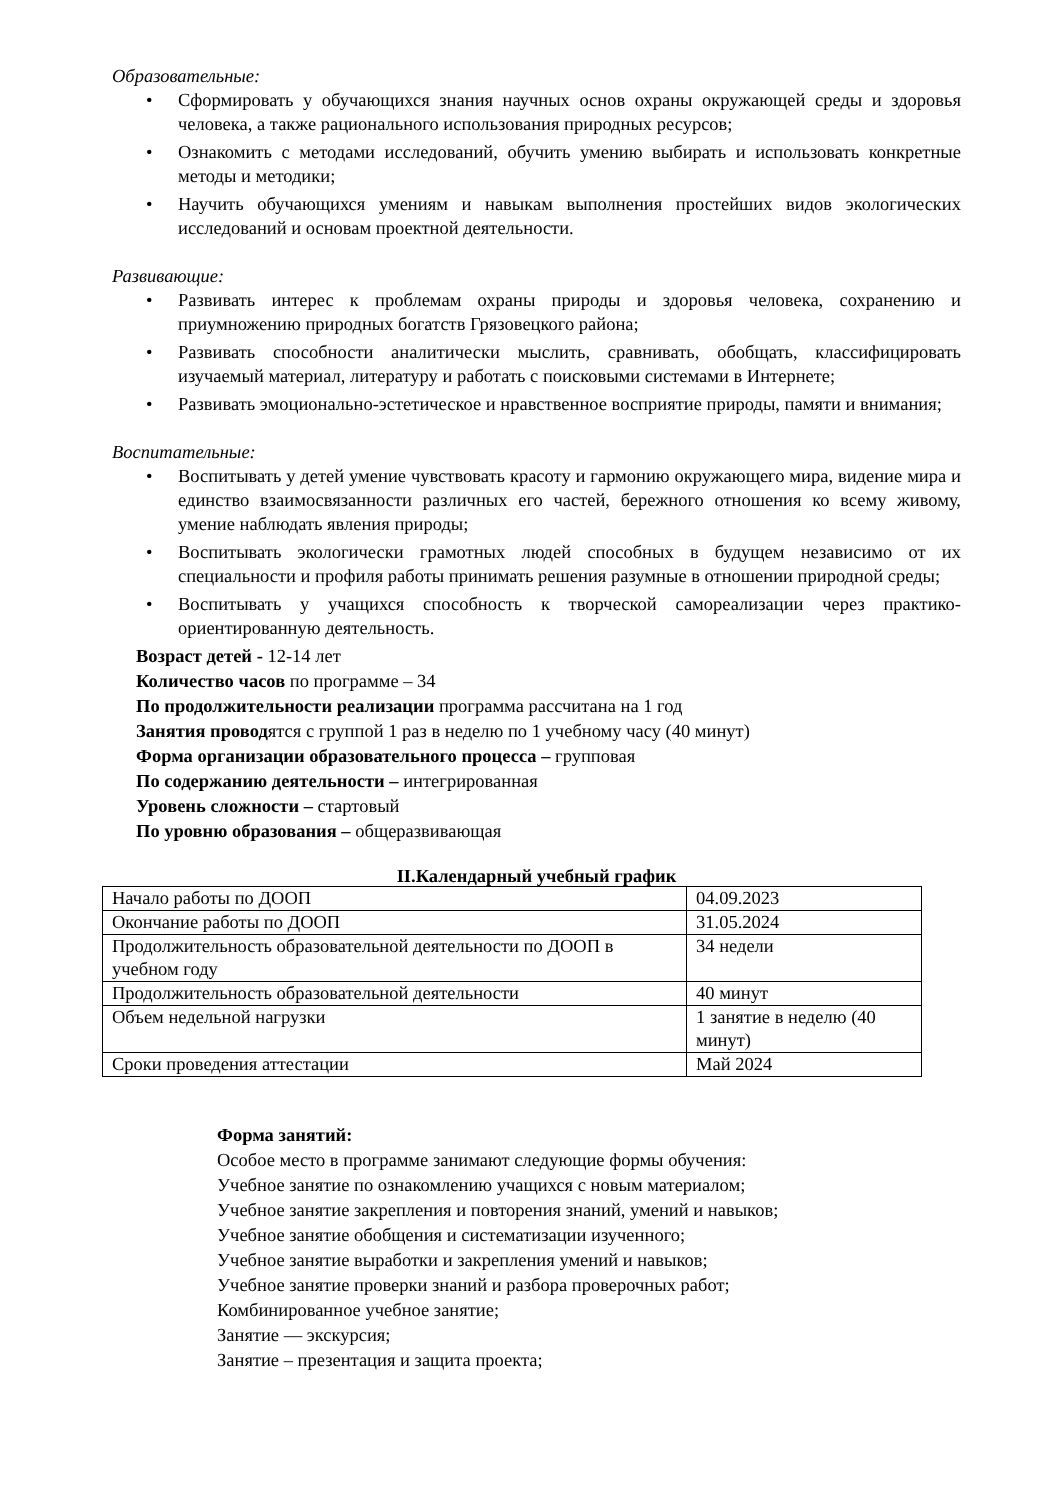Образовательные:
• Сформировать у обучающихся знания научных основ охраны окружающей среды и здоровья человека, а также рационального использования природных ресурсов;
• Ознакомить с методами исследований, обучить умению выбирать и использовать конкретные методы и методики;
• Научить обучающихся умениям и навыкам выполнения простейших видов экологических исследований и основам проектной деятельности.
Развивающие:
• Развивать интерес к проблемам охраны природы и здоровья человека, сохранению и приумножению природных богатств Грязовецкого района;
• Развивать способности аналитически мыслить, сравнивать, обобщать, классифицировать изучаемый материал, литературу и работать с поисковыми системами в Интернете;
• Развивать эмоционально-эстетическое и нравственное восприятие природы, памяти и внимания;
Воспитательные:
• Воспитывать у детей умение чувствовать красоту и гармонию окружающего мира, видение мира и единство взаимосвязанности различных его частей, бережного отношения ко всему живому, умение наблюдать явления природы;
• Воспитывать экологически грамотных людей способных в будущем независимо от их специальности и профиля работы принимать решения разумные в отношении природной среды;
• Воспитывать у учащихся способность к творческой самореализации через практико-ориентированную деятельность.
Возраст детей - 12-14 лет
Количество часов по программе – 34
По продолжительности реализации программа рассчитана на 1 год
Занятия проводятся с группой 1 раз в неделю по 1 учебному часу (40 минут)
Форма организации образовательного процесса – групповая
По содержанию деятельности – интегрированная
Уровень сложности – стартовый
По уровню образования – общеразвивающая
II.Календарный учебный график
| Начало работы по ДООП | 04.09.2023 |
| Окончание работы по ДООП | 31.05.2024 |
| Продолжительность образовательной деятельности по ДООП в учебном году | 34 недели |
| Продолжительность образовательной деятельности | 40 минут |
| Объем недельной нагрузки | 1 занятие в неделю (40 минут) |
| Сроки проведения аттестации | Май 2024 |
Форма занятий:
Особое место в программе занимают следующие формы обучения:
Учебное занятие по ознакомлению учащихся с новым материалом;
Учебное занятие закрепления и повторения знаний, умений и навыков;
Учебное занятие обобщения и систематизации изученного;
Учебное занятие выработки и закрепления умений и навыков;
Учебное занятие проверки знаний и разбора проверочных работ;
Комбинированное учебное занятие;
Занятие — экскурсия;
Занятие – презентация и защита проекта;